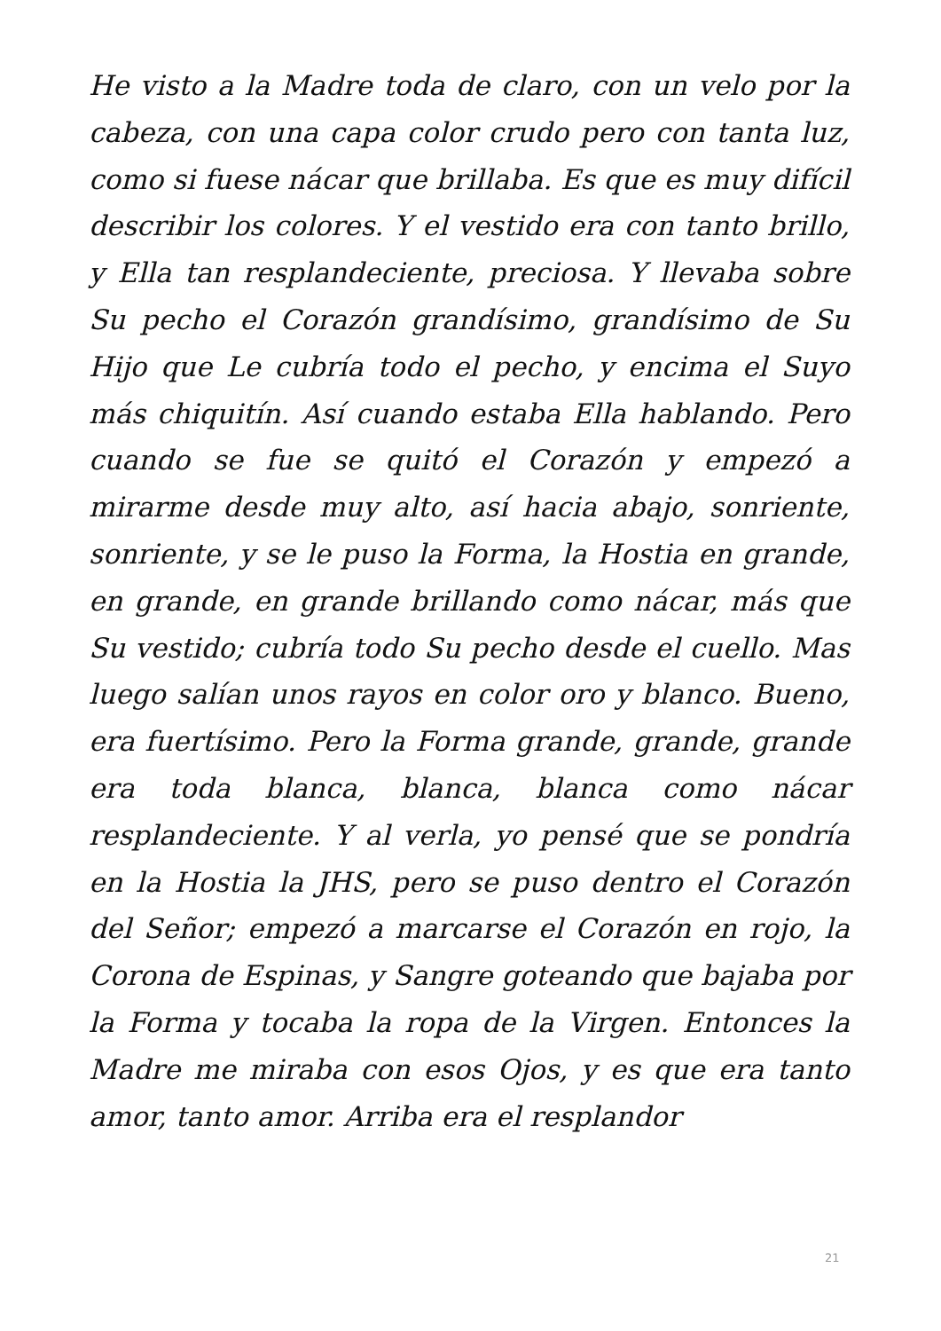He visto a la Madre toda de claro, con un velo por la cabeza, con una capa color crudo pero con tanta luz, como si fuese nácar que brillaba. Es que es muy difícil describir los colores. Y el vestido era con tanto brillo, y Ella tan resplandeciente, preciosa. Y llevaba sobre Su pecho el Corazón grandísimo, grandísimo de Su Hijo que Le cubría todo el pecho, y encima el Suyo más chiquitín. Así cuando estaba Ella hablando. Pero cuando se fue se quitó el Corazón y empezó a mirarme desde muy alto, así hacia abajo, sonriente, sonriente, y se le puso la Forma, la Hostia en grande, en grande, en grande brillando como nácar, más que Su vestido; cubría todo Su pecho desde el cuello. Mas luego salían unos rayos en color oro y blanco. Bueno, era fuertísimo. Pero la Forma grande, grande, grande era toda blanca, blanca, blanca como nácar resplandeciente. Y al verla, yo pensé que se pondría en la Hostia la JHS, pero se puso dentro el Corazón del Señor; empezó a marcarse el Corazón en rojo, la Corona de Espinas, y Sangre goteando que bajaba por la Forma y tocaba la ropa de la Virgen. Entonces la Madre me miraba con esos Ojos, y es que era tanto amor, tanto amor. Arriba era el resplandor
21